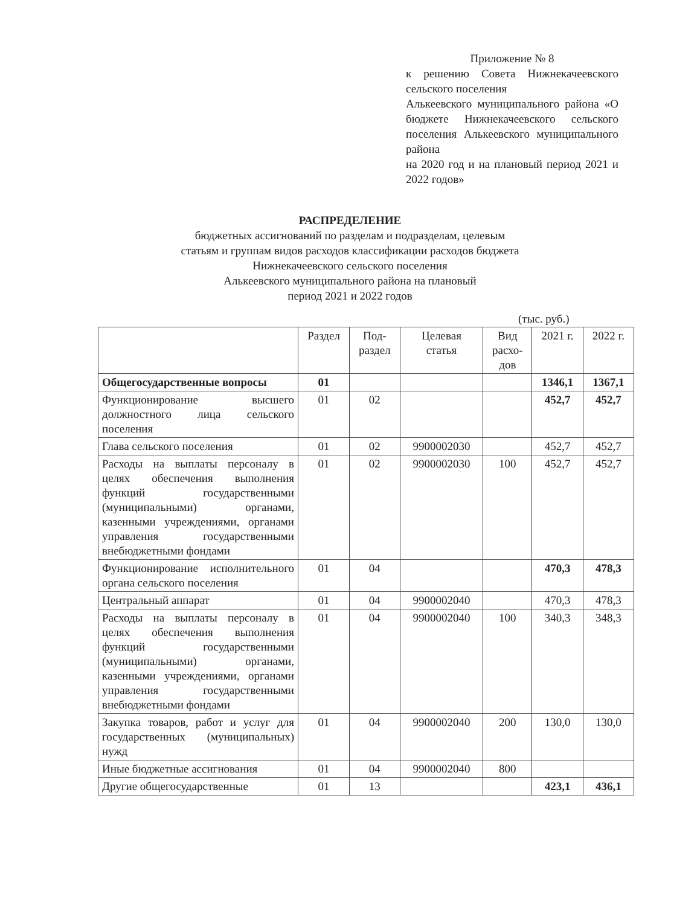Приложение № 8
к решению Совета Нижнекачеевского сельского поселения
Алькеевского муниципального района «О бюджете Нижнекачеевского сельского поселения Алькеевского муниципального района
на 2020 год и на плановый период 2021 и 2022 годов»
РАСПРЕДЕЛЕНИЕ
бюджетных ассигнований по разделам и подразделам, целевым
статьям и группам видов расходов классификации расходов бюджета
Нижнекачеевского сельского поселения
Алькеевского муниципального района на плановый
период 2021 и 2022 годов
(тыс. руб.)
| | Раздел | Под- раздел | Целевая статья | Вид расхо- дов | 2021 г. | 2022 г. |
| --- | --- | --- | --- | --- | --- | --- |
| Общегосударственные вопросы | 01 | | | | 1346,1 | 1367,1 |
| Функционирование высшего должностного лица сельского поселения | 01 | 02 | | | 452,7 | 452,7 |
| Глава сельского поселения | 01 | 02 | 9900002030 | | 452,7 | 452,7 |
| Расходы на выплаты персоналу в целях обеспечения выполнения функций государственными (муниципальными) органами, казенными учреждениями, органами управления государственными внебюджетными фондами | 01 | 02 | 9900002030 | 100 | 452,7 | 452,7 |
| Функционирование исполнительного органа сельского поселения | 01 | 04 | | | 470,3 | 478,3 |
| Центральный аппарат | 01 | 04 | 9900002040 | | 470,3 | 478,3 |
| Расходы на выплаты персоналу в целях обеспечения выполнения функций государственными (муниципальными) органами, казенными учреждениями, органами управления государственными внебюджетными фондами | 01 | 04 | 9900002040 | 100 | 340,3 | 348,3 |
| Закупка товаров, работ и услуг для государственных (муниципальных) нужд | 01 | 04 | 9900002040 | 200 | 130,0 | 130,0 |
| Иные бюджетные ассигнования | 01 | 04 | 9900002040 | 800 | | |
| Другие общегосударственные | 01 | 13 | | | 423,1 | 436,1 |